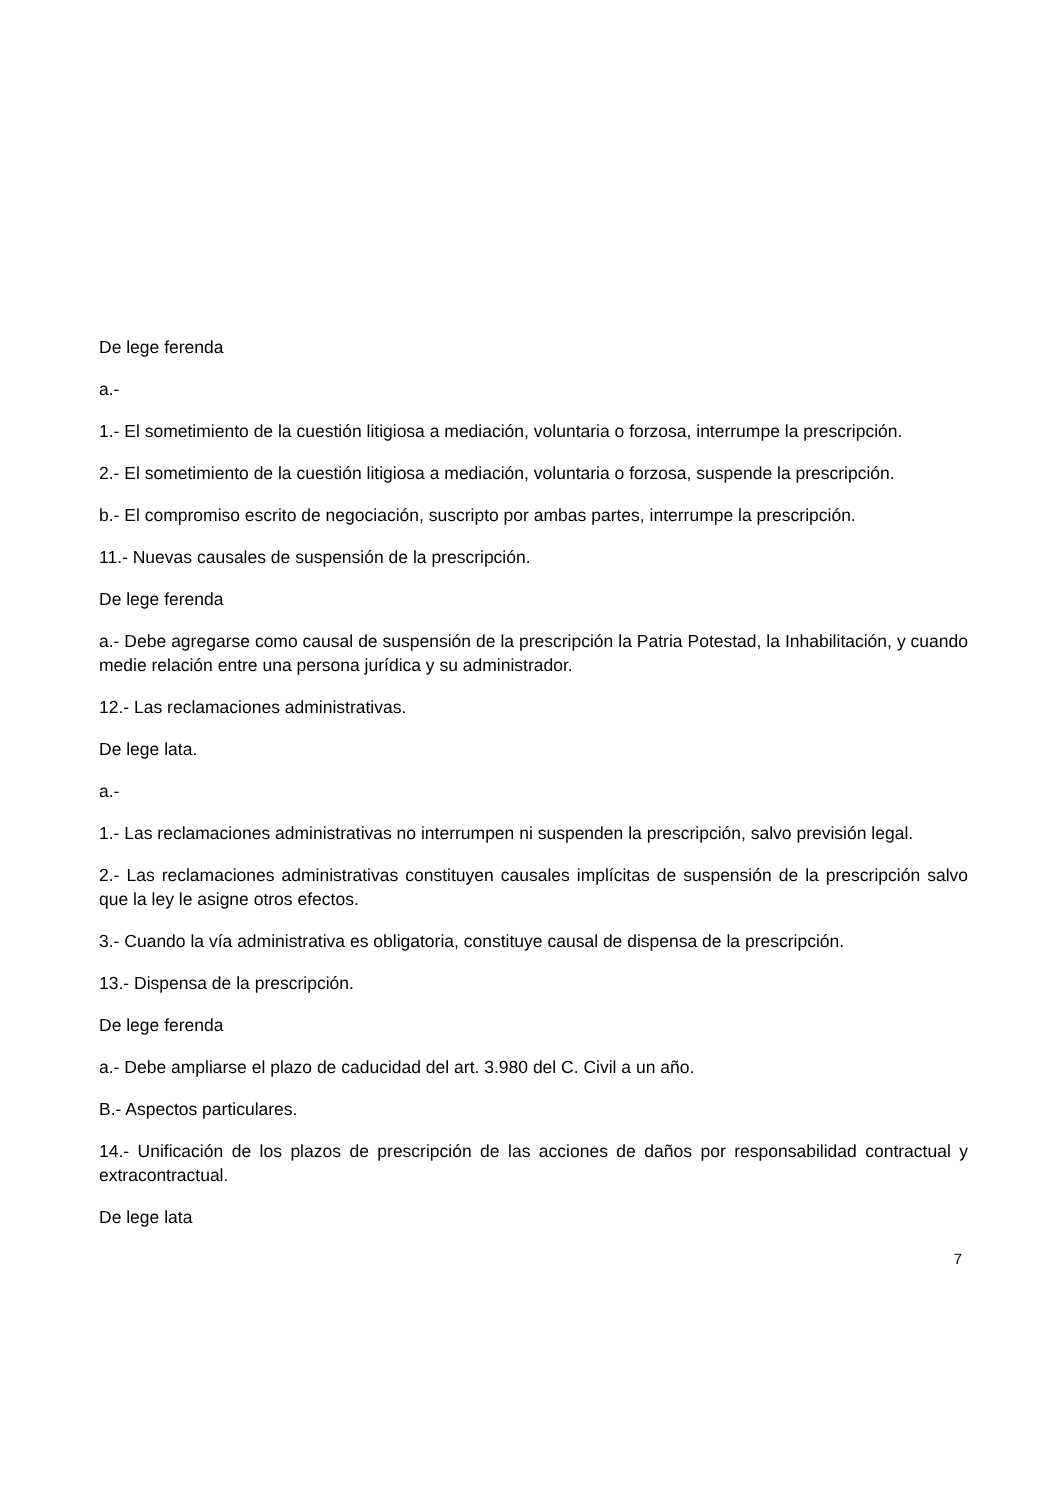De lege ferenda
a.-
1.- El sometimiento de la cuestión litigiosa a mediación, voluntaria o forzosa, interrumpe la prescripción.
2.- El sometimiento de la cuestión litigiosa a mediación, voluntaria o forzosa, suspende la prescripción.
b.- El compromiso escrito de negociación, suscripto por ambas partes, interrumpe la prescripción.
11.- Nuevas causales de suspensión de la prescripción.
De lege ferenda
a.- Debe agregarse como causal de suspensión de la prescripción la Patria Potestad, la Inhabilitación, y cuando medie relación entre una persona jurídica y su administrador.
12.- Las reclamaciones administrativas.
De lege lata.
a.-
1.- Las reclamaciones administrativas no interrumpen ni suspenden la prescripción, salvo previsión legal.
2.- Las reclamaciones administrativas constituyen causales implícitas de suspensión de la prescripción salvo que la ley le asigne otros efectos.
3.- Cuando la vía administrativa es obligatoria, constituye causal de dispensa de la prescripción.
13.- Dispensa de la prescripción.
De lege ferenda
a.- Debe ampliarse el plazo de caducidad del art. 3.980 del C. Civil a un año.
B.- Aspectos particulares.
14.- Unificación de los plazos de prescripción de las acciones de daños por responsabilidad contractual y extracontractual.
De lege lata
7